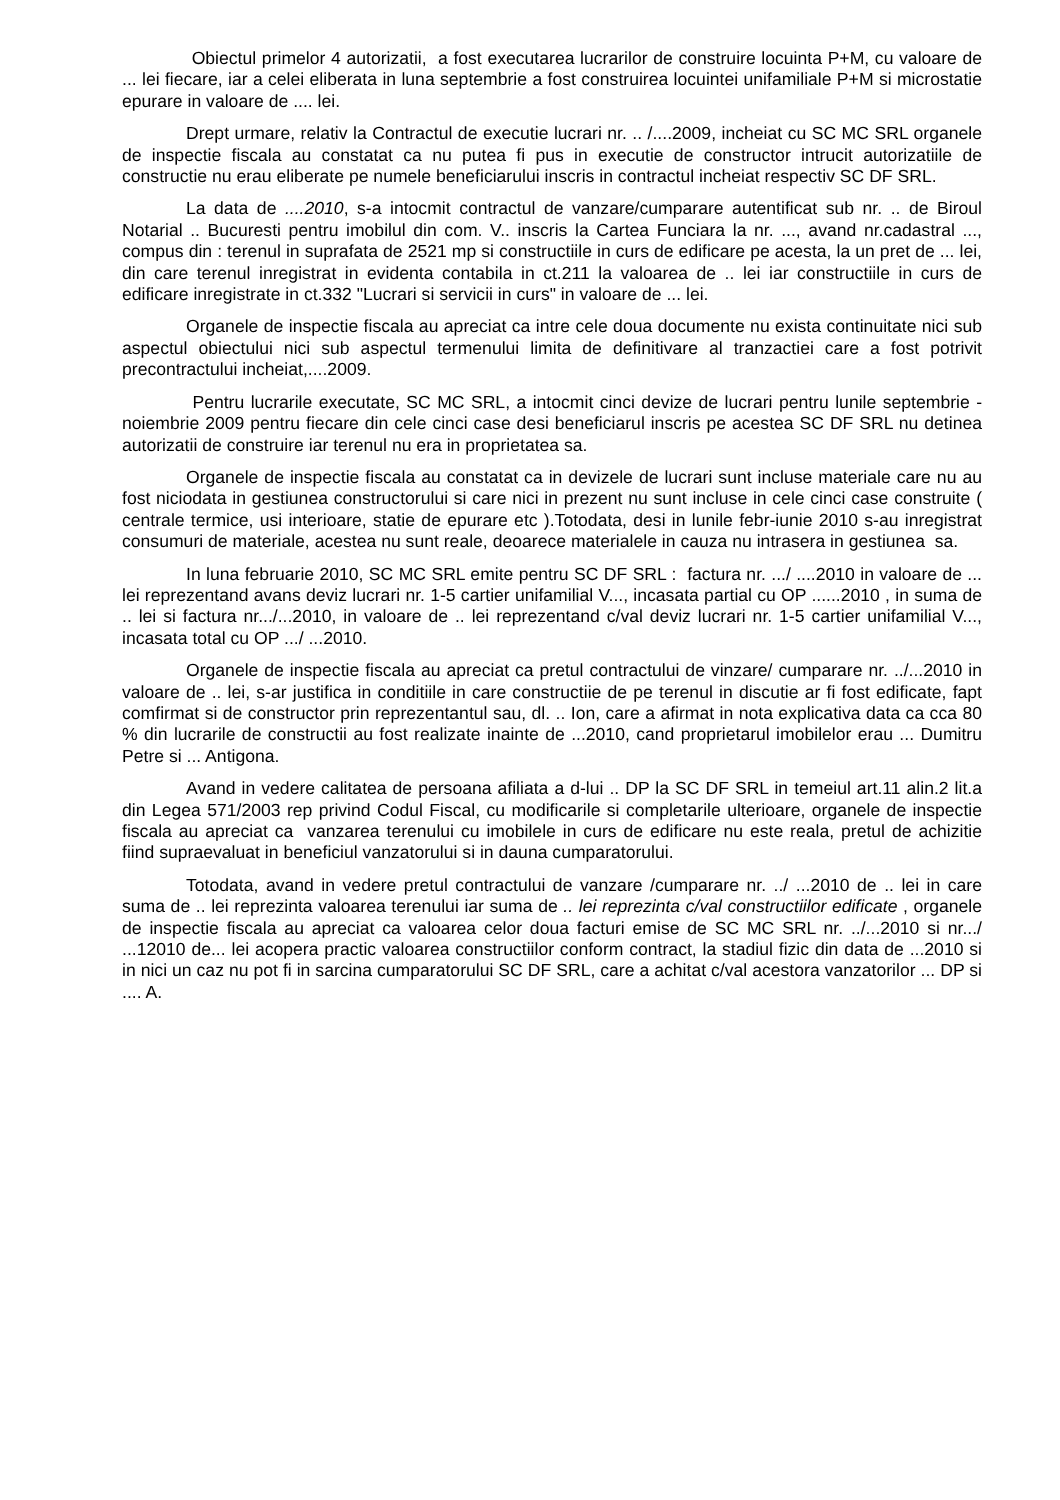Obiectul primelor 4 autorizatii, a fost executarea lucrarilor de construire locuinta P+M, cu valoare de ... lei fiecare, iar a celei eliberata in luna septembrie a fost construirea locuintei unifamiliale P+M si microstatie epurare in valoare de .... lei.
Drept urmare, relativ la Contractul de executie lucrari nr. .. /....2009, incheiat cu SC MC SRL organele de inspectie fiscala au constatat ca nu putea fi pus in executie de constructor intrucit autorizatiile de constructie nu erau eliberate pe numele beneficiarului inscris in contractul incheiat respectiv SC DF SRL.
La data de ....2010, s-a intocmit contractul de vanzare/cumparare autentificat sub nr. .. de Biroul Notarial .. Bucuresti pentru imobilul din com. V.. inscris la Cartea Funciara la nr. ..., avand nr.cadastral ..., compus din : terenul in suprafata de 2521 mp si constructiile in curs de edificare pe acesta, la un pret de ... lei, din care terenul inregistrat in evidenta contabila in ct.211 la valoarea de .. lei iar constructiile in curs de edificare inregistrate in ct.332 "Lucrari si servicii in curs" in valoare de ... lei.
Organele de inspectie fiscala au apreciat ca intre cele doua documente nu exista continuitate nici sub aspectul obiectului nici sub aspectul termenului limita de definitivare al tranzactiei care a fost potrivit precontractului incheiat,....2009.
Pentru lucrarile executate, SC MC SRL, a intocmit cinci devize de lucrari pentru lunile septembrie - noiembrie 2009 pentru fiecare din cele cinci case desi beneficiarul inscris pe acestea SC DF SRL nu detinea autorizatii de construire iar terenul nu era in proprietatea sa.
Organele de inspectie fiscala au constatat ca in devizele de lucrari sunt incluse materiale care nu au fost niciodata in gestiunea constructorului si care nici in prezent nu sunt incluse in cele cinci case construite ( centrale termice, usi interioare, statie de epurare etc ).Totodata, desi in lunile febr-iunie 2010 s-au inregistrat consumuri de materiale, acestea nu sunt reale, deoarece materialele in cauza nu intrasera in gestiunea sa.
In luna februarie 2010, SC MC SRL emite pentru SC DF SRL : factura nr. .../ ....2010 in valoare de ... lei reprezentand avans deviz lucrari nr. 1-5 cartier unifamilial V..., incasata partial cu OP ......2010 , in suma de .. lei si factura nr.../...2010, in valoare de .. lei reprezentand c/val deviz lucrari nr. 1-5 cartier unifamilial V..., incasata total cu OP .../ ...2010.
Organele de inspectie fiscala au apreciat ca pretul contractului de vinzare/ cumparare nr. ../...2010 in valoare de .. lei, s-ar justifica in conditiile in care constructiie de pe terenul in discutie ar fi fost edificate, fapt comfirmat si de constructor prin reprezentantul sau, dl. .. Ion, care a afirmat in nota explicativa data ca cca 80 % din lucrarile de constructii au fost realizate inainte de ...2010, cand proprietarul imobilelor erau ... Dumitru Petre si ... Antigona.
Avand in vedere calitatea de persoana afiliata a d-lui .. DP la SC DF SRL in temeiul art.11 alin.2 lit.a din Legea 571/2003 rep privind Codul Fiscal, cu modificarile si completarile ulterioare, organele de inspectie fiscala au apreciat ca vanzarea terenului cu imobilele in curs de edificare nu este reala, pretul de achizitie fiind supraevaluat in beneficiul vanzatorului si in dauna cumparatorului.
Totodata, avand in vedere pretul contractului de vanzare /cumparare nr. ../ ...2010 de .. lei in care suma de .. lei reprezinta valoarea terenului iar suma de .. lei reprezinta c/val constructiilor edificate , organele de inspectie fiscala au apreciat ca valoarea celor doua facturi emise de SC MC SRL nr. ../...2010 si nr.../ ...12010 de... lei acopera practic valoarea constructiilor conform contract, la stadiul fizic din data de ...2010 si in nici un caz nu pot fi in sarcina cumparatorului SC DF SRL, care a achitat c/val acestora vanzatorilor ... DP si .... A.